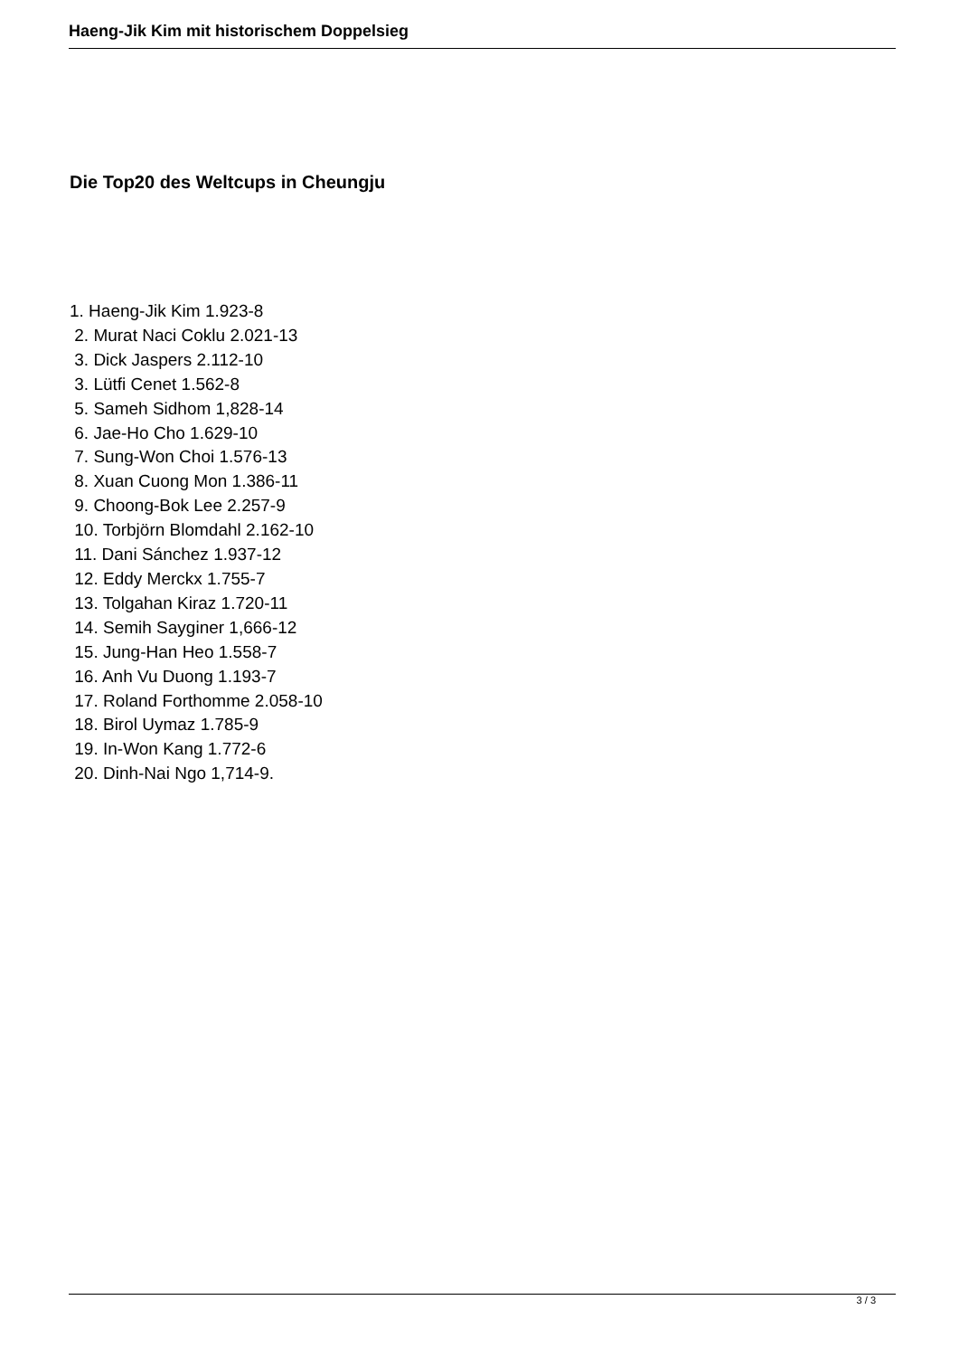Haeng-Jik Kim mit historischem Doppelsieg
Die Top20 des Weltcups in Cheungju
1. Haeng-Jik Kim 1.923-8
2. Murat Naci Coklu 2.021-13
3. Dick Jaspers 2.112-10
3. Lütfi Cenet 1.562-8
5. Sameh Sidhom 1,828-14
6. Jae-Ho Cho 1.629-10
7. Sung-Won Choi 1.576-13
8. Xuan Cuong Mon 1.386-11
9. Choong-Bok Lee 2.257-9
10. Torbjörn Blomdahl 2.162-10
11. Dani Sánchez 1.937-12
12. Eddy Merckx 1.755-7
13. Tolgahan Kiraz 1.720-11
14. Semih Sayginer 1,666-12
15. Jung-Han Heo 1.558-7
16. Anh Vu Duong 1.193-7
17. Roland Forthomme 2.058-10
18. Birol Uymaz 1.785-9
19. In-Won Kang 1.772-6
20. Dinh-Nai Ngo 1,714-9.
3 / 3